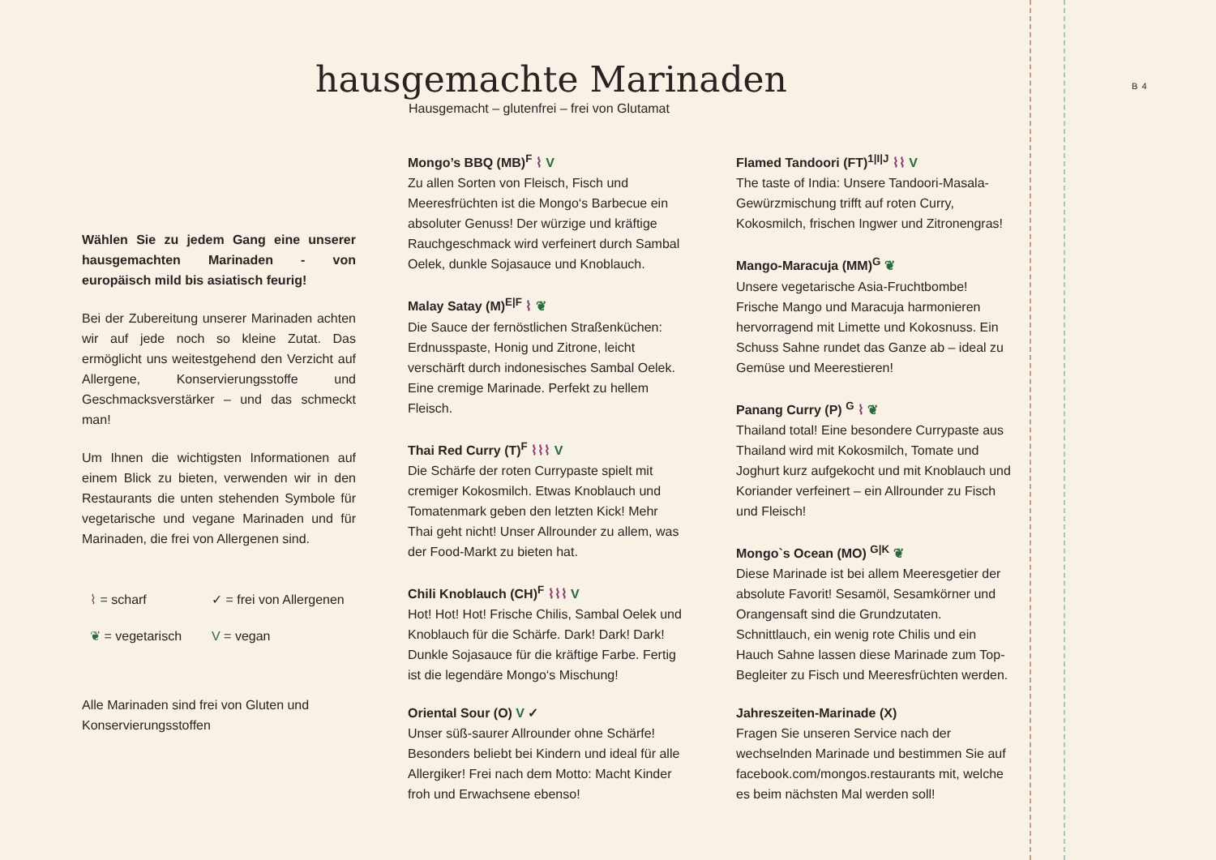B 4
hausgemachte Marinaden
Hausgemacht – glutenfrei – frei von Glutamat
Wählen Sie zu jedem Gang eine unserer hausgemachten Marinaden - von europäisch mild bis asiatisch feurig!
Bei der Zubereitung unserer Marinaden achten wir auf jede noch so kleine Zutat. Das ermöglicht uns weitestgehend den Verzicht auf Allergene, Konservierungsstoffe und Geschmacksverstärker – und das schmeckt man!
Um Ihnen die wichtigsten Informationen auf einem Blick zu bieten, verwenden wir in den Restaurants die unten stehenden Symbole für vegetarische und vegane Marinaden und für Marinaden, die frei von Allergenen sind.
⌇ = scharf ✓ = frei von Allergenen ❦ = vegetarisch V = vegan
Alle Marinaden sind frei von Gluten und Konservierungsstoffen
Mongo’s BBQ (MB)<sup>F</sup> ⌇ V
Zu allen Sorten von Fleisch, Fisch und Meeresfrüchten ist die Mongo‘s Barbecue ein absoluter Genuss! Der würzige und kräftige Rauchgeschmack wird verfeinert durch Sambal Oelek, dunkle Sojasauce und Knoblauch.
Malay Satay (M)<sup>E|F</sup> ⌇ ❦
Die Sauce der fernöstlichen Straßenküchen: Erdnusspaste, Honig und Zitrone, leicht verschärft durch indonesisches Sambal Oelek. Eine cremige Marinade. Perfekt zu hellem Fleisch.
Thai Red Curry (T)<sup>F</sup> ⌇⌇⌇ V
Die Schärfe der roten Currypaste spielt mit cremiger Kokosmilch. Etwas Knoblauch und Tomatenmark geben den letzten Kick! Mehr Thai geht nicht! Unser Allrounder zu allem, was der Food-Markt zu bieten hat.
Chili Knoblauch (CH)<sup>F</sup> ⌇⌇⌇ V
Hot! Hot! Hot! Frische Chilis, Sambal Oelek und Knoblauch für die Schärfe. Dark! Dark! Dark! Dunkle Sojasauce für die kräftige Farbe. Fertig ist die legendäre Mongo‘s Mischung!
Oriental Sour (O) V ✓
Unser süß-saurer Allrounder ohne Schärfe! Besonders beliebt bei Kindern und ideal für alle Allergiker! Frei nach dem Motto: Macht Kinder froh und Erwachsene ebenso!
Flamed Tandoori (FT)<sup>1|I|J</sup> ⌇⌇ V
The taste of India: Unsere Tandoori-Masala-Gewürzmischung trifft auf roten Curry, Kokosmilch, frischen Ingwer und Zitronengras!
Mango-Maracuja (MM)<sup>G</sup> ❦
Unsere vegetarische Asia-Fruchtbombe! Frische Mango und Maracuja harmonieren hervorragend mit Limette und Kokosnuss. Ein Schuss Sahne rundet das Ganze ab – ideal zu Gemüse und Meerestieren!
Panang Curry (P) <sup>G</sup> ⌇ ❦
Thailand total! Eine besondere Currypaste aus Thailand wird mit Kokosmilch, Tomate und Joghurt kurz aufgekocht und mit Knoblauch und Koriander verfeinert – ein Allrounder zu Fisch und Fleisch!
Mongo`s Ocean (MO) <sup>G|K</sup> ❦
Diese Marinade ist bei allem Meeresgetier der absolute Favorit! Sesamöl, Sesamkörner und Orangensaft sind die Grundzutaten. Schnittlauch, ein wenig rote Chilis und ein Hauch Sahne lassen diese Marinade zum Top-Begleiter zu Fisch und Meeresfrüchten werden.
Jahreszeiten-Marinade (X)
Fragen Sie unseren Service nach der wechselnden Marinade und bestimmen Sie auf facebook.com/mongos.restaurants mit, welche es beim nächsten Mal werden soll!